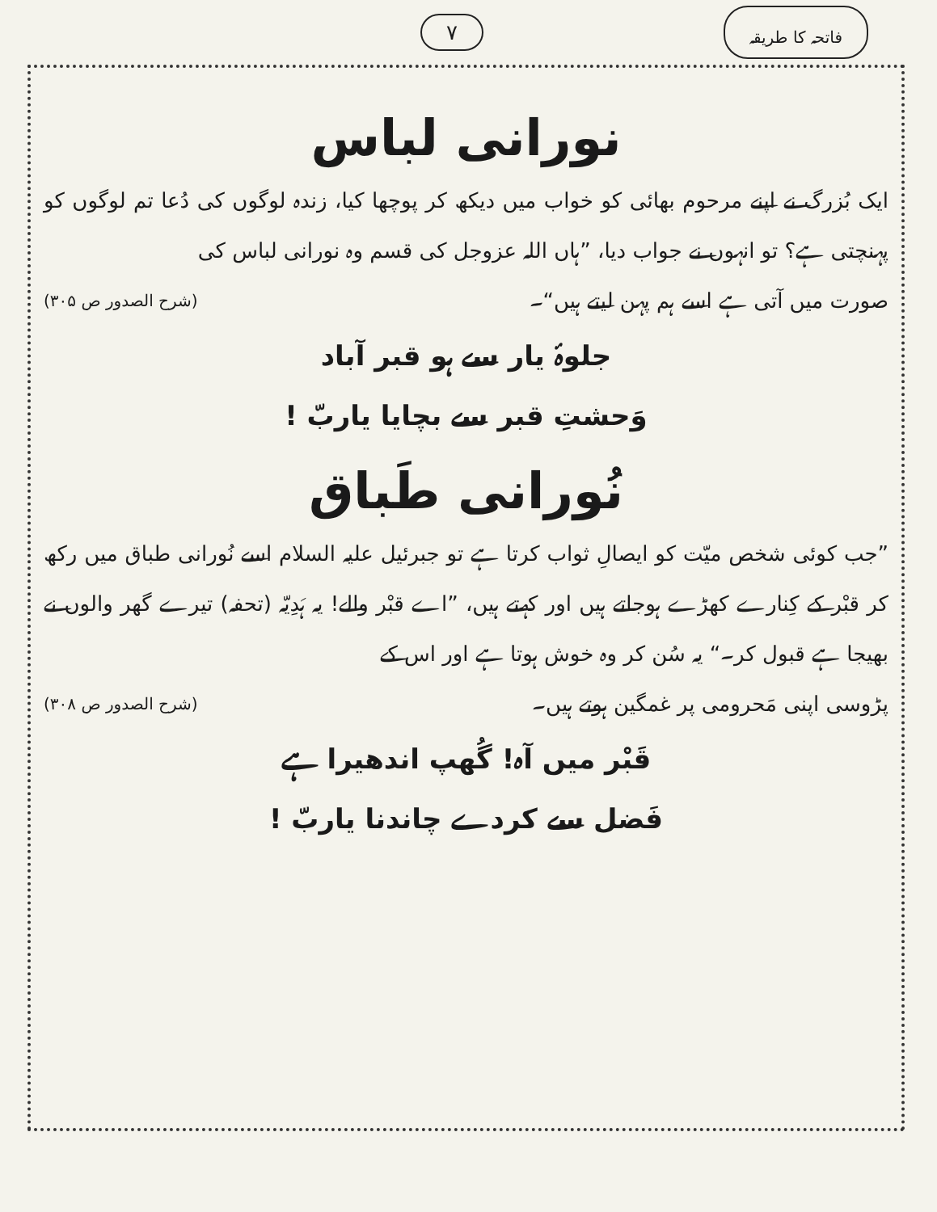فاتحہ کا طریقہ ۷
نورانی لباس
ایک بُزرگ نے اپنے مرحوم بھائی کو خواب میں دیکھ کر پوچھا کیا، زندہ لوگوں کی دُعا تم لوگوں کو پہنچتی ہے؟ تو انہوں نے جواب دیا، ”ہاں اللہ عزوجل کی قسم وہ نورانی لباس کی
صورت میں آتی ہے اسے ہم پہن لیتے ہیں“۔ (شرح الصدور ص ۳۰۵)
جلوۂ یار سے ہو قبر آباد
وَحشتِ قبر سے بچایا یاربّ !
نُورانی طَباق
”جب کوئی شخص میّت کو ایصالِ ثواب کرتا ہے تو جبرئیل علیہ السلام اسے نُورانی طباق میں رکھ کر قبْر کے کِنارے کھڑے ہوجاتے ہیں اور کہتے ہیں، ”اے قبْر والے! یہ ہَدِیّہ (تحفہ) تیرے گھر والوں نے بھیجا ہے قبول کر۔“ یہ سُن کر وہ خوش ہوتا ہے اور اس کے
پڑوسی اپنی مَحرومی پر غمگین ہوتے ہیں۔ (شرح الصدور ص ۳۰۸)
قَبْر میں آہ! گُھپ اندھیرا ہے
فَضل سے کردے چاندنا یاربّ !